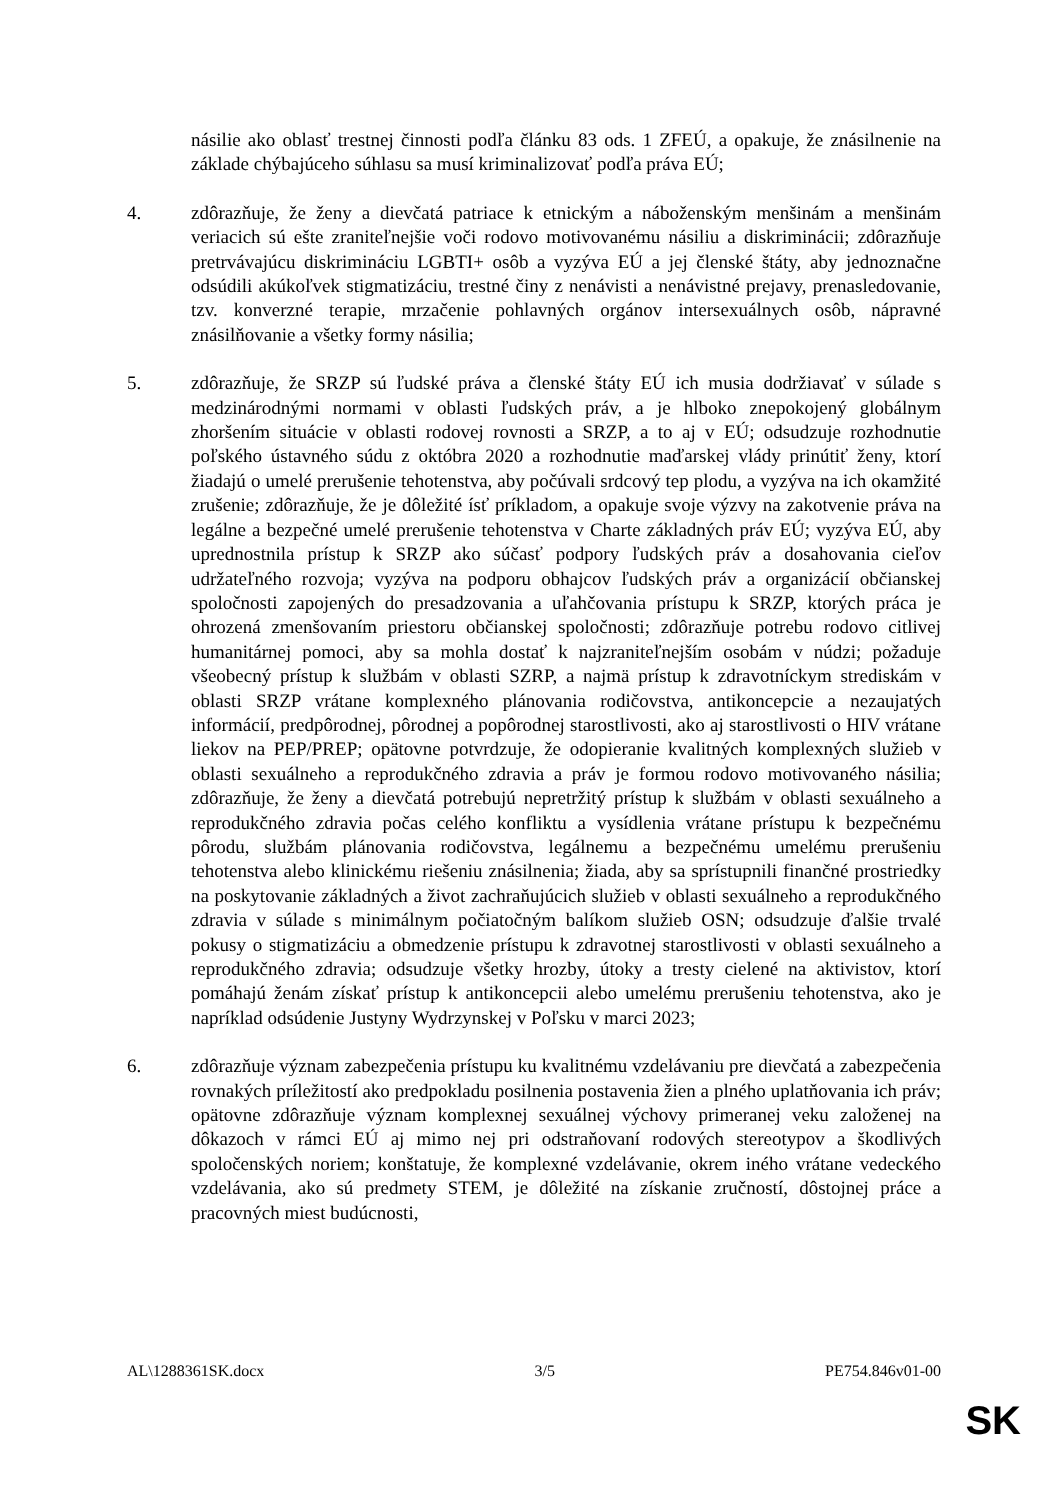násilie ako oblasť trestnej činnosti podľa článku 83 ods. 1 ZFEÚ, a opakuje, že znásilnenie na základe chýbajúceho súhlasu sa musí kriminalizovať podľa práva EÚ;
4. zdôrazňuje, že ženy a dievčatá patriace k etnickým a náboženským menšinám a menšinám veriacich sú ešte zraniteľnejšie voči rodovo motivovanému násiliu a diskriminácii; zdôrazňuje pretrvávajúcu diskrimináciu LGBTI+ osôb a vyzýva EÚ a jej členské štáty, aby jednoznačne odsúdili akúkoľvek stigmatizáciu, trestné činy z nenávisti a nenávistné prejavy, prenasledovanie, tzv. konverzné terapie, mrzačenie pohlavných orgánov intersexuálnych osôb, nápravné znásilňovanie a všetky formy násilia;
5. zdôrazňuje, že SRZP sú ľudské práva a členské štáty EÚ ich musia dodržiavať v súlade s medzinárodnými normami v oblasti ľudských práv, a je hlboko znepokojený globálnym zhoršením situácie v oblasti rodovej rovnosti a SRZP, a to aj v EÚ; odsudzuje rozhodnutie poľského ústavného súdu z októbra 2020 a rozhodnutie maďarskej vlády prinútiť ženy, ktorí žiadajú o umelé prerušenie tehotenstva, aby počúvali srdcový tep plodu, a vyzýva na ich okamžité zrušenie; zdôrazňuje, že je dôležité ísť príkladom, a opakuje svoje výzvy na zakotvenie práva na legálne a bezpečné umelé prerušenie tehotenstva v Charte základných práv EÚ; vyzýva EÚ, aby uprednostnila prístup k SRZP ako súčasť podpory ľudských práv a dosahovania cieľov udržateľného rozvoja; vyzýva na podporu obhajcov ľudských práv a organizácií občianskej spoločnosti zapojených do presadzovania a uľahčovania prístupu k SRZP, ktorých práca je ohrozená zmenšovaním priestoru občianskej spoločnosti; zdôrazňuje potrebu rodovo citlivej humanitárnej pomoci, aby sa mohla dostať k najzraniteľnejším osobám v núdzi; požaduje všeobecný prístup k službám v oblasti SZRP, a najmä prístup k zdravotníckym strediskám v oblasti SRZP vrátane komplexného plánovania rodičovstva, antikoncepcie a nezaujatých informácií, predpôrodnej, pôrodnej a popôrodnej starostlivosti, ako aj starostlivosti o HIV vrátane liekov na PEP/PREP; opätovne potvrdzuje, že odopieranie kvalitných komplexných služieb v oblasti sexuálneho a reprodukčného zdravia a práv je formou rodovo motivovaného násilia; zdôrazňuje, že ženy a dievčatá potrebujú nepretržitý prístup k službám v oblasti sexuálneho a reprodukčného zdravia počas celého konfliktu a vysídlenia vrátane prístupu k bezpečnému pôrodu, službám plánovania rodičovstva, legálnemu a bezpečnému umelému prerušeniu tehotenstva alebo klinickému riešeniu znásilnenia; žiada, aby sa sprístupnili finančné prostriedky na poskytovanie základných a život zachraňujúcich služieb v oblasti sexuálneho a reprodukčného zdravia v súlade s minimálnym počiatočným balíkom služieb OSN; odsudzuje ďalšie trvalé pokusy o stigmatizáciu a obmedzenie prístupu k zdravotnej starostlivosti v oblasti sexuálneho a reprodukčného zdravia; odsudzuje všetky hrozby, útoky a tresty cielené na aktivistov, ktorí pomáhajú ženám získať prístup k antikoncepcii alebo umelému prerušeniu tehotenstva, ako je napríklad odsúdenie Justyny Wydrzynskej v Poľsku v marci 2023;
6. zdôrazňuje význam zabezpečenia prístupu ku kvalitnému vzdelávaniu pre dievčatá a zabezpečenia rovnakých príležitostí ako predpokladu posilnenia postavenia žien a plného uplatňovania ich práv; opätovne zdôrazňuje význam komplexnej sexuálnej výchovy primeranej veku založenej na dôkazoch v rámci EÚ aj mimo nej pri odstraňovaní rodových stereotypov a škodlivých spoločenských noriem; konštatuje, že komplexné vzdelávanie, okrem iného vrátane vedeckého vzdelávania, ako sú predmety STEM, je dôležité na získanie zručností, dôstojnej práce a pracovných miest budúcnosti,
AL\1288361SK.docx 3/5 PE754.846v01-00
SK